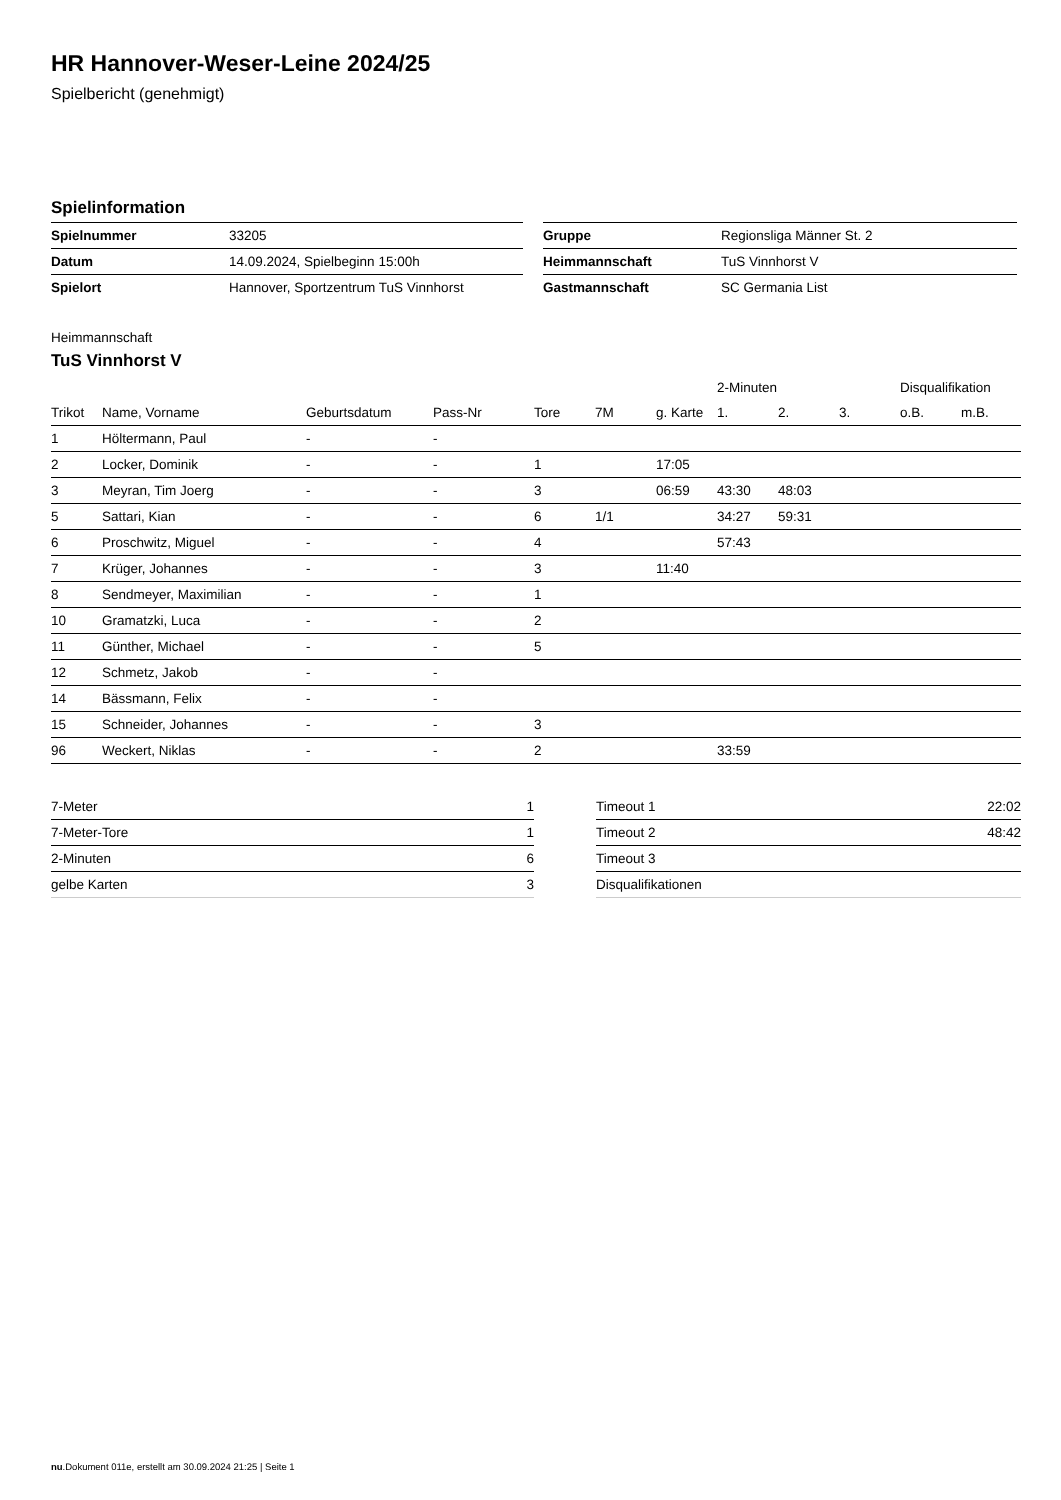HR Hannover-Weser-Leine 2024/25
Spielbericht (genehmigt)
Spielinformation
| Spielnummer | 33205 |
| Datum | 14.09.2024, Spielbeginn 15:00h |
| Spielort | Hannover, Sportzentrum TuS Vinnhorst |
| Gruppe | Regionsliga Männer St. 2 |
| Heimmannschaft | TuS Vinnhorst V |
| Gastmannschaft | SC Germania List |
Heimmannschaft
TuS Vinnhorst V
| | | | | | | | 2-Minuten | | | Disqualifikation | |
| --- | --- | --- | --- | --- | --- | --- | --- | --- | --- | --- | --- |
| Trikot | Name, Vorname | Geburtsdatum | Pass-Nr | Tore | 7M | g. Karte | 1. | 2. | 3. | o.B. | m.B. |
| 1 | Höltermann, Paul | - | - | | | | | | | | |
| 2 | Locker, Dominik | - | - | 1 | | 17:05 | | | | | |
| 3 | Meyran, Tim Joerg | - | - | 3 | | 06:59 | 43:30 | 48:03 | | | |
| 5 | Sattari, Kian | - | - | 6 | 1/1 | | 34:27 | 59:31 | | | |
| 6 | Proschwitz, Miguel | - | - | 4 | | | 57:43 | | | | |
| 7 | Krüger, Johannes | - | - | 3 | | 11:40 | | | | | |
| 8 | Sendmeyer, Maximilian | - | - | 1 | | | | | | | |
| 10 | Gramatzki, Luca | - | - | 2 | | | | | | | |
| 11 | Günther, Michael | - | - | 5 | | | | | | | |
| 12 | Schmetz, Jakob | - | - | | | | | | | | |
| 14 | Bässmann, Felix | - | - | | | | | | | | |
| 15 | Schneider, Johannes | - | - | 3 | | | | | | | |
| 96 | Weckert, Niklas | - | - | 2 | | | 33:59 | | | | |
| 7-Meter | 1 |
| 7-Meter-Tore | 1 |
| 2-Minuten | 6 |
| gelbe Karten | 3 |
| Timeout 1 | 22:02 |
| Timeout 2 | 48:42 |
| Timeout 3 | |
| Disqualifikationen | |
nu.Dokument 011e, erstellt am 30.09.2024 21:25 | Seite 1